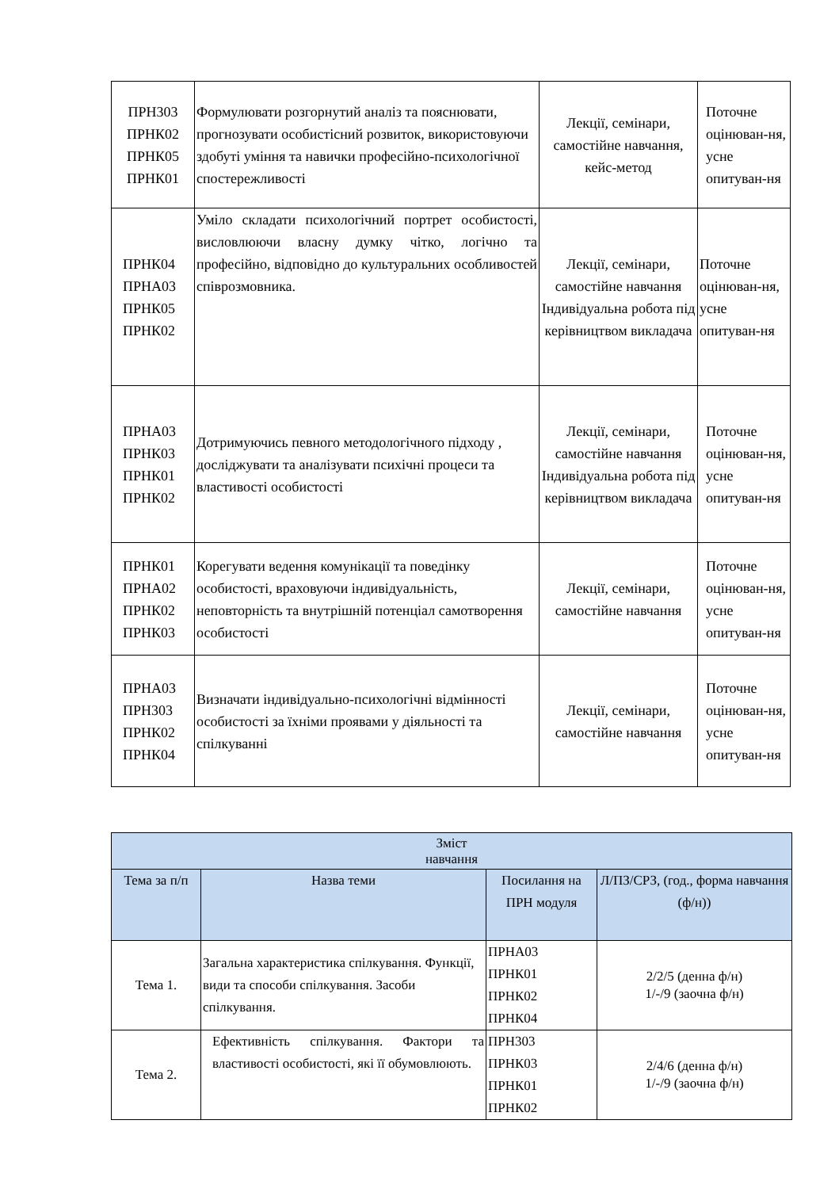| ПРН303 ПРНК02 ПРНК05 ПРНК01 | Формулювати розгорнутий аналіз та пояснювати, прогнозувати особистісний розвиток, використовуючи здобуті уміння та навички професійно-психологічної спостережливості | Лекції, семінари, самостійне навчання, кейс-метод | Поточне оцінюван-ня, усне опитуван-ня |
| ПРНК04 ПРНА03 ПРНК05 ПРНК02 | Уміло складати психологічний портрет особистості, висловлюючи власну думку чітко, логічно та професійно, відповідно до культуральних особливостей співрозмовника. | Лекції, семінари, самостійне навчання Індивідуальна робота під керівництвом викладача | Поточне оцінюван-ня, усне опитуван-ня |
| ПРНА03 ПРНК03 ПРНК01 ПРНК02 | Дотримуючись певного методологічного підходу , досліджувати та аналізувати психічні процеси та властивості особистості | Лекції, семінари, самостійне навчання Індивідуальна робота під керівництвом викладача | Поточне оцінюван-ня, усне опитуван-ня |
| ПРНК01 ПРНА02 ПРНК02 ПРНК03 | Корегувати ведення комунікації та поведінку особистості, враховуючи індивідуальність, неповторність та внутрішній потенціал самотворення особистості | Лекції, семінари, самостійне навчання | Поточне оцінюван-ня, усне опитуван-ня |
| ПРНА03 ПРН303 ПРНК02 ПРНК04 | Визначати індивідуально-психологічні відмінності особистості за їхніми проявами у діяльності та спілкуванні | Лекції, семінари, самостійне навчання | Поточне оцінюван-ня, усне опитуван-ня |
| Зміст навчання | | | |
| --- | --- | --- | --- |
| Тема за п/п | Назва теми | Посилання на ПРН модуля | Л/ПЗ/СРЗ, (год., форма навчання (ф/н)) |
| Тема 1. | Загальна характеристика спілкування. Функції, види та способи спілкування. Засоби спілкування. | ПРНА03 ПРНК01 ПРНК02 ПРНК04 | 2/2/5 (денна ф/н) 1/-/9 (заочна ф/н) |
| Тема 2. | Ефективність спілкування. Фактори та властивості особистості, які її обумовлюють. | ПРН303 ПРНК03 ПРНК01 ПРНК02 | 2/4/6 (денна ф/н) 1/-/9 (заочна ф/н) |